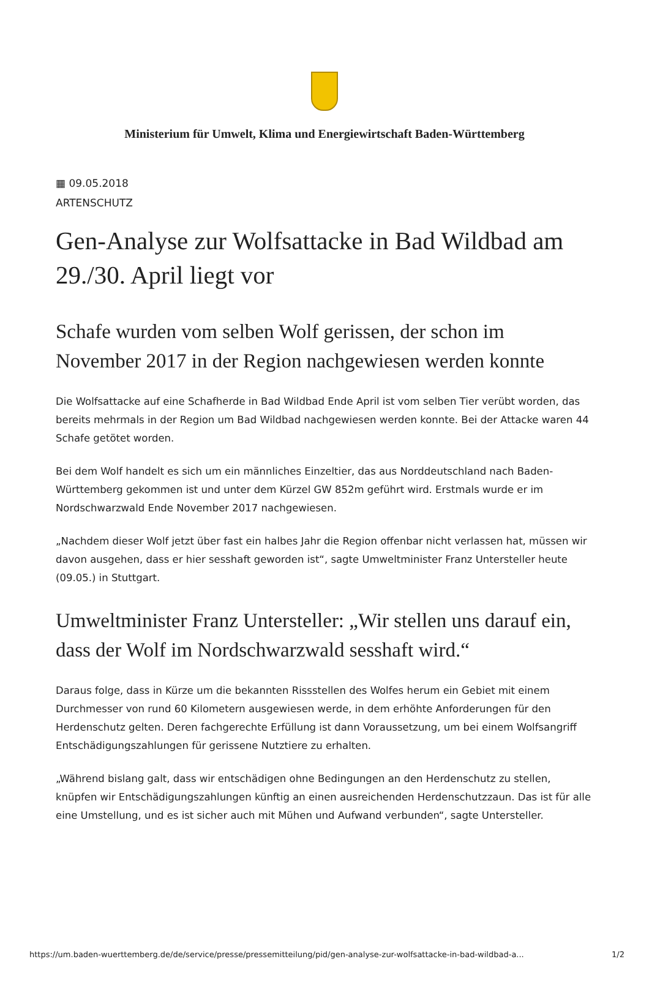Ministerium für Umwelt, Klima und Energiewirtschaft Baden-Württemberg
▦ 09.05.2018
ARTENSCHUTZ
Gen-Analyse zur Wolfsattacke in Bad Wildbad am 29./30. April liegt vor
Schafe wurden vom selben Wolf gerissen, der schon im November 2017 in der Region nachgewiesen werden konnte
Die Wolfsattacke auf eine Schafherde in Bad Wildbad Ende April ist vom selben Tier verübt worden, das bereits mehrmals in der Region um Bad Wildbad nachgewiesen werden konnte. Bei der Attacke waren 44 Schafe getötet worden.
Bei dem Wolf handelt es sich um ein männliches Einzeltier, das aus Norddeutschland nach Baden-Württemberg gekommen ist und unter dem Kürzel GW 852m geführt wird. Erstmals wurde er im Nordschwarzwald Ende November 2017 nachgewiesen.
„Nachdem dieser Wolf jetzt über fast ein halbes Jahr die Region offenbar nicht verlassen hat, müssen wir davon ausgehen, dass er hier sesshaft geworden ist“, sagte Umweltminister Franz Untersteller heute (09.05.) in Stuttgart.
Umweltminister Franz Untersteller: „Wir stellen uns darauf ein, dass der Wolf im Nordschwarzwald sesshaft wird.“
Daraus folge, dass in Kürze um die bekannten Rissstellen des Wolfes herum ein Gebiet mit einem Durchmesser von rund 60 Kilometern ausgewiesen werde, in dem erhöhte Anforderungen für den Herdenschutz gelten. Deren fachgerechte Erfüllung ist dann Voraussetzung, um bei einem Wolfsangriff Entschädigungszahlungen für gerissene Nutztiere zu erhalten.
„Während bislang galt, dass wir entschädigen ohne Bedingungen an den Herdenschutz zu stellen, knüpfen wir Entschädigungszahlungen künftig an einen ausreichenden Herdenschutzzaun. Das ist für alle eine Umstellung, und es ist sicher auch mit Mühen und Aufwand verbunden“, sagte Untersteller.
https://um.baden-wuerttemberg.de/de/service/presse/pressemitteilung/pid/gen-analyse-zur-wolfsattacke-in-bad-wildbad-a... 1/2